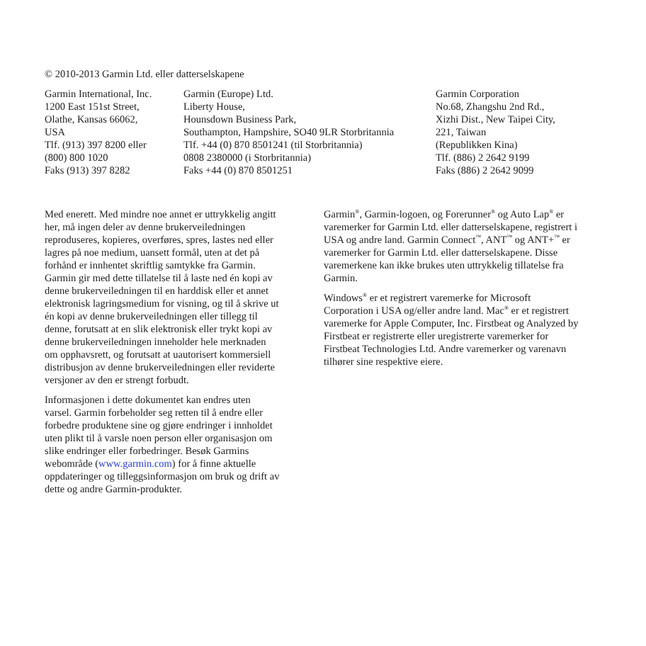© 2010-2013 Garmin Ltd. eller datterselskapene
Garmin International, Inc.
1200 East 151st Street,
Olathe, Kansas 66062,
USA
Tlf. (913) 397 8200 eller
(800) 800 1020
Faks (913) 397 8282
Garmin (Europe) Ltd.
Liberty House,
Hounsdown Business Park,
Southampton, Hampshire, SO40 9LR Storbritannia
Tlf. +44 (0) 870 8501241 (til Storbritannia)
0808 2380000 (i Storbritannia)
Faks +44 (0) 870 8501251
Garmin Corporation
No.68, Zhangshu 2nd Rd.,
Xizhi Dist., New Taipei City,
221, Taiwan
(Republikken Kina)
Tlf. (886) 2 2642 9199
Faks (886) 2 2642 9099
Med enerett. Med mindre noe annet er uttrykkelig angitt her, må ingen deler av denne brukerveiledningen reproduseres, kopieres, overføres, spres, lastes ned eller lagres på noe medium, uansett formål, uten at det på forhånd er innhentet skriftlig samtykke fra Garmin. Garmin gir med dette tillatelse til å laste ned én kopi av denne brukerveiledningen til en harddisk eller et annet elektronisk lagringsmedium for visning, og til å skrive ut én kopi av denne brukerveiledningen eller tillegg til denne, forutsatt at en slik elektronisk eller trykt kopi av denne brukerveiledningen inneholder hele merknaden om opphavsrett, og forutsatt at uautorisert kommersiell distribusjon av denne brukerveiledningen eller reviderte versjoner av den er strengt forbudt.
Informasjonen i dette dokumentet kan endres uten varsel. Garmin forbeholder seg retten til å endre eller forbedre produktene sine og gjøre endringer i innholdet uten plikt til å varsle noen person eller organisasjon om slike endringer eller forbedringer. Besøk Garmins webområde (www.garmin.com) for å finne aktuelle oppdateringer og tilleggsinformasjon om bruk og drift av dette og andre Garmin-produkter.
Garmin<sup>®</sup>, Garmin-logoen, og Forerunner<sup>®</sup> og Auto Lap<sup>®</sup> er varemerker for Garmin Ltd. eller datterselskapene, registrert i USA og andre land. Garmin Connect<sup>™</sup>, ANT<sup>™</sup> og ANT+<sup>™</sup> er varemerker for Garmin Ltd. eller datterselskapene. Disse varemerkene kan ikke brukes uten uttrykkelig tillatelse fra Garmin.
Windows<sup>®</sup> er et registrert varemerke for Microsoft Corporation i USA og/eller andre land. Mac<sup>®</sup> er et registrert varemerke for Apple Computer, Inc. Firstbeat og Analyzed by Firstbeat er registrerte eller uregistrerte varemerker for Firstbeat Technologies Ltd. Andre varemerker og varenavn tilhører sine respektive eiere.